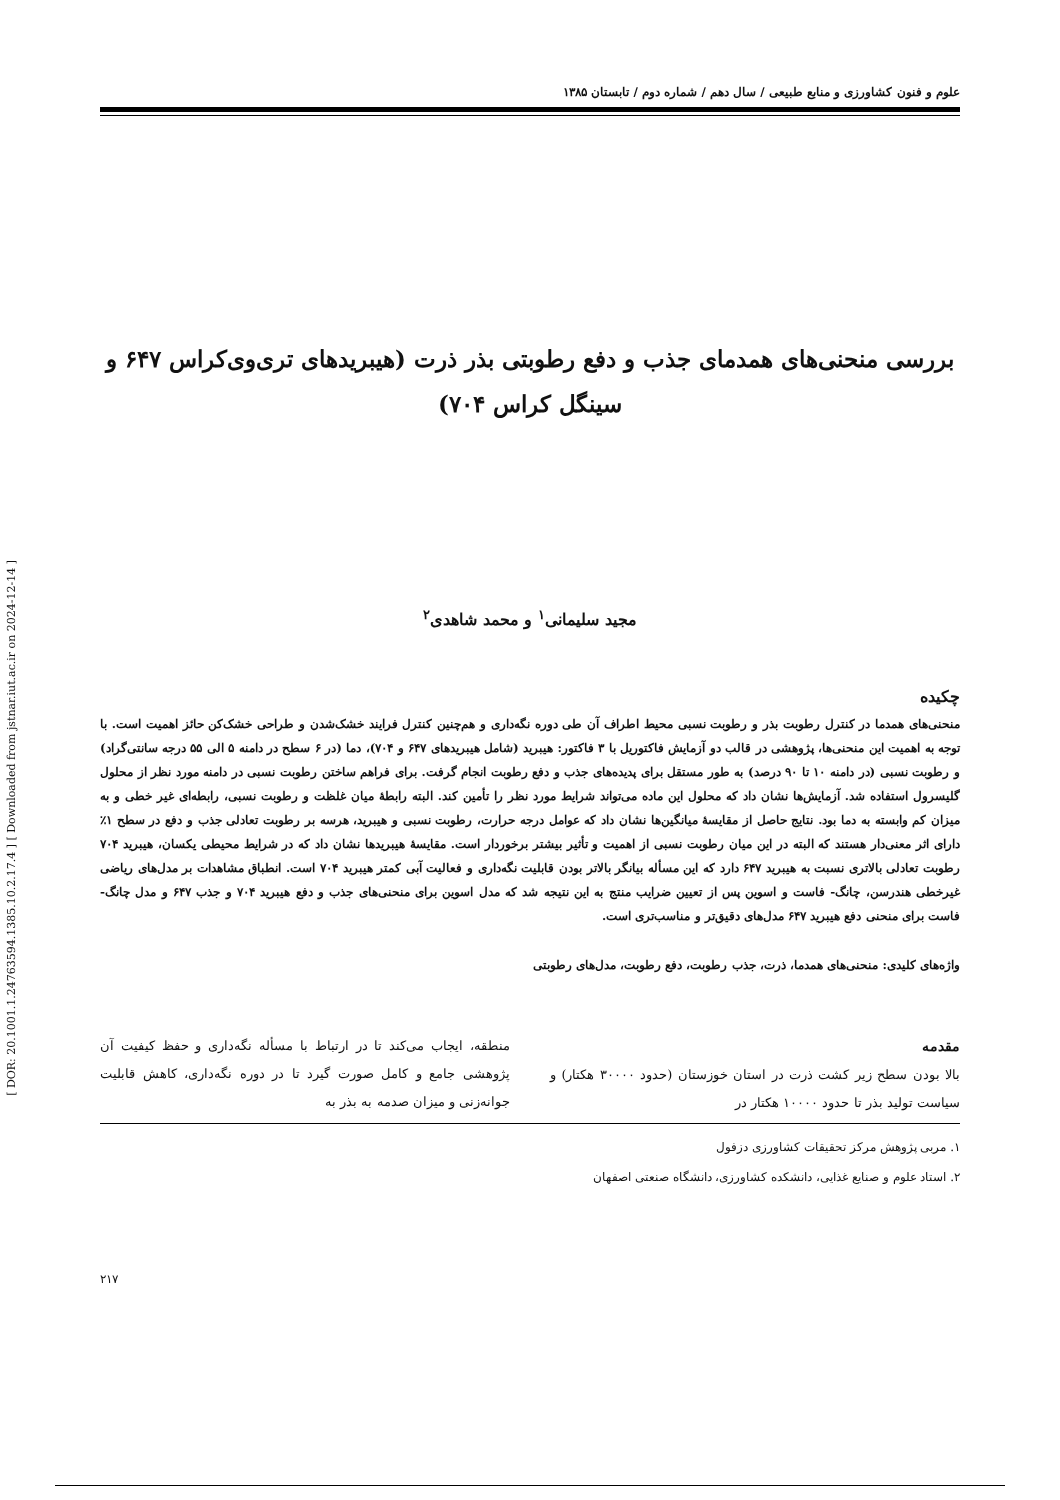[ DOR: 20.1001.1.24763594.1385.10.2.17.4 ] [ Downloaded from jstnar.iut.ac.ir on 2024-12-14 ]
علوم و فنون کشاورزی و منابع طبیعی / سال دهم / شماره دوم / تابستان ۱۳۸۵
بررسی منحنی‌های همدمای جذب و دفع رطوبتی بذر ذرت (هیبریدهای تری‌وی‌کراس ۶۴۷ و سینگل کراس ۷۰۴)
مجید سلیمانی<sup>۱</sup> و محمد شاهدی<sup>۲</sup>
چکیده
منحنی‌های همدما در کنترل رطوبت بذر و رطوبت نسبی محیط اطراف آن طی دوره نگه‌داری و هم‌چنین کنترل فرایند خشک‌شدن و طراحی خشک‌کن حائز اهمیت است. با توجه به اهمیت این منحنی‌ها، پژوهشی در قالب دو آزمایش فاکتوریل با ۳ فاکتور: هیبرید (شامل هیبریدهای ۶۴۷ و ۷۰۴)، دما (در ۶ سطح در دامنه ۵ الی ۵۵ درجه سانتی‌گراد) و رطوبت نسبی (در دامنه ۱۰ تا ۹۰ درصد) به طور مستقل برای پدیده‌های جذب و دفع رطوبت انجام گرفت. برای فراهم ساختن رطوبت نسبی در دامنه مورد نظر از محلول گلیسرول استفاده شد. آزمایش‌ها نشان داد که محلول این ماده می‌تواند شرایط مورد نظر را تأمین کند. البته رابطهٔ میان غلظت و رطوبت نسبی، رابطه‌ای غیر خطی و به میزان کم وابسته به دما بود. نتایج حاصل از مقایسهٔ میانگین‌ها نشان داد که عوامل درجه حرارت، رطوبت نسبی و هیبرید، هرسه بر رطوبت تعادلی جذب و دفع در سطح ۱٪ دارای اثر معنی‌دار هستند که البته در این میان رطوبت نسبی از اهمیت و تأثیر بیشتر برخوردار است. مقایسهٔ هیبریدها نشان داد که در شرایط محیطی یکسان، هیبرید ۷۰۴ رطوبت تعادلی بالاتری نسبت به هیبرید ۶۴۷ دارد که این مسأله بیانگر بالاتر بودن قابلیت نگه‌داری و فعالیت آبی کمتر هیبرید ۷۰۴ است. انطباق مشاهدات بر مدل‌های ریاضی غیرخطی هندرسن، چانگ- فاست و اسوین پس از تعیین ضرایب منتج به این نتیجه شد که مدل اسوین برای منحنی‌های جذب و دفع هیبرید ۷۰۴ و جذب ۶۴۷ و مدل چانگ- فاست برای منحنی دفع هیبرید ۶۴۷ مدل‌های دقیق‌تر و مناسب‌تری است.
واژه‌های کلیدی: منحنی‌های همدما، ذرت، جذب رطوبت، دفع رطوبت، مدل‌های رطوبتی
مقدمه
بالا بودن سطح زیر کشت ذرت در استان خوزستان (حدود ۳۰۰۰۰ هکتار) و سیاست تولید بذر تا حدود ۱۰۰۰۰ هکتار در
منطقه، ایجاب می‌کند تا در ارتباط با مسأله نگه‌داری و حفظ کیفیت آن پژوهشی جامع و کامل صورت گیرد تا در دوره نگه‌داری، کاهش قابلیت جوانه‌زنی و میزان صدمه به بذر به
۱. مربی پژوهش مرکز تحقیقات کشاورزی دزفول
۲. استاد علوم و صنایع غذایی، دانشکده کشاورزی، دانشگاه صنعتی اصفهان
۲۱۷